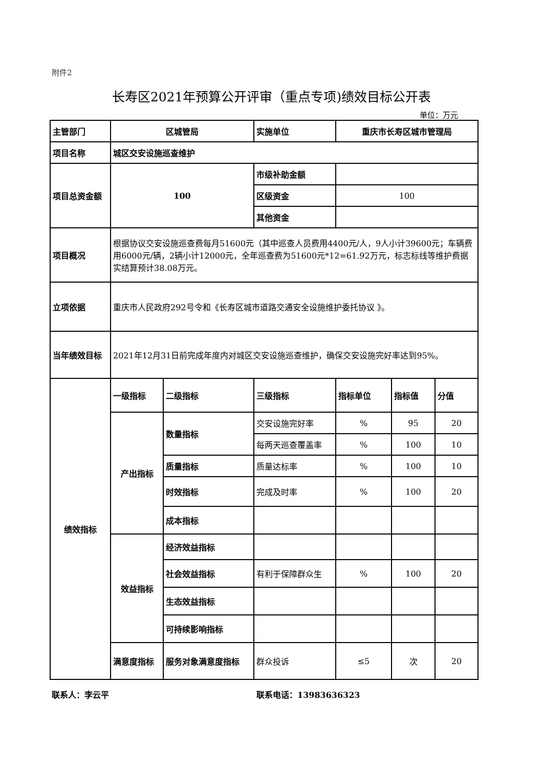附件2
长寿区2021年预算公开评审（重点专项)绩效目标公开表
单位：万元
| 主管部门 | 区城管局 | | 实施单位 | 重庆市长寿区城市管理局 | | |
| 项目名称 | 城区交安设施巡查维护 | | | | | |
| 项目总资金额 | 100 | | 市级补助金额 | | | |
| | | | 区级资金 | 100 | | |
| | | | 其他资金 | | | |
| 项目概况 | 根据协议交安设施巡查费每月51600元（其中巡查人员费用4400元/人，9人小计39600元；车辆费用6000元/辆，2辆小计12000元，全年巡查费为51600元*12=61.92万元，标志标线等维护费据实结算预计38.08万元。 | | | | | |
| 立项依据 | 重庆市人民政府292号令和《长寿区城市道路交通安全设施维护委托协议 》。 | | | | | |
| 当年绩效目标 | 2021年12月31日前完成年度内对城区交安设施巡查维护，确保交安设施完好率达到95%。 | | | | | |
| 绩效指标 | 一级指标 | 二级指标 | 三级指标 | 指标单位 | 指标值 | 分值 |
| | 产出指标 | 数量指标 | 交安设施完好率 | % | 95 | 20 |
| | | | 每两天巡查覆盖率 | % | 100 | 10 |
| | | 质量指标 | 质量达标率 | % | 100 | 10 |
| | | 时效指标 | 完成及时率 | % | 100 | 20 |
| | | 成本指标 | | | | |
| | 效益指标 | 经济效益指标 | | | | |
| | | 社会效益指标 | 有利于保障群众生 | % | 100 | 20 |
| | | 生态效益指标 | | | | |
| | | 可持续影响指标 | | | | |
| | 满意度指标 | 服务对象满意度指标 | 群众投诉 | ≤5 | 次 | 20 |
联系人：李云平 联系电话：13983636323